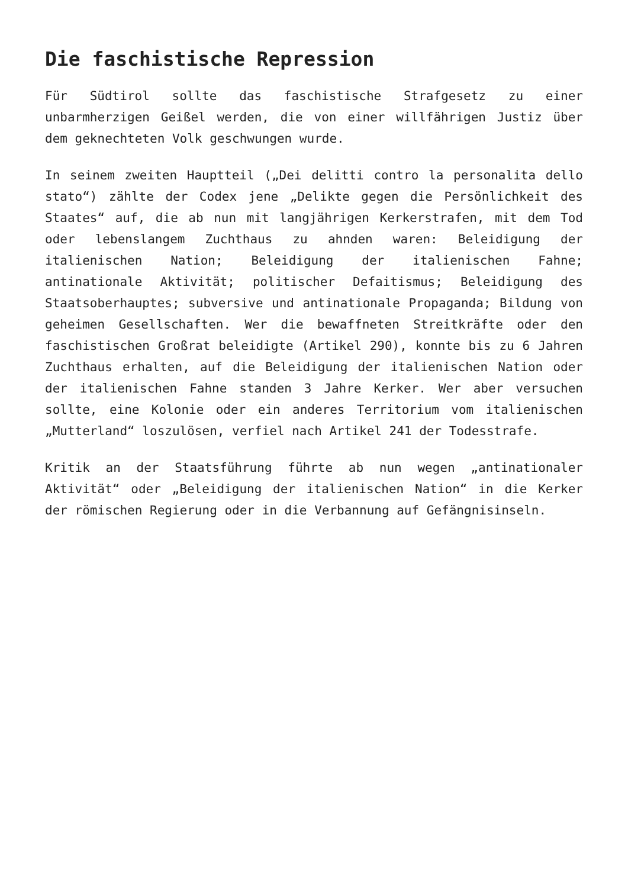Die faschistische Repression
Für Südtirol sollte das faschistische Strafgesetz zu einer unbarmherzigen Geißel werden, die von einer willfährigen Justiz über dem geknechteten Volk geschwungen wurde.
In seinem zweiten Hauptteil („Dei delitti contro la personalita dello stato“) zählte der Codex jene „Delikte gegen die Persönlichkeit des Staates“ auf, die ab nun mit langjährigen Kerkerstrafen, mit dem Tod oder lebenslangem Zuchthaus zu ahnden waren: Beleidigung der italienischen Nation; Beleidigung der italienischen Fahne; antinationale Aktivität; politischer Defaitismus; Beleidigung des Staatsoberhauptes; subversive und antinationale Propaganda; Bildung von geheimen Gesellschaften. Wer die bewaffneten Streitkräfte oder den faschistischen Großrat beleidigte (Artikel 290), konnte bis zu 6 Jahren Zuchthaus erhalten, auf die Beleidigung der italienischen Nation oder der italienischen Fahne standen 3 Jahre Kerker. Wer aber versuchen sollte, eine Kolonie oder ein anderes Territorium vom italienischen „Mutterland“ loszulösen, verfiel nach Artikel 241 der Todesstrafe.
Kritik an der Staatsführung führte ab nun wegen „antinationaler Aktivität“ oder „Beleidigung der italienischen Nation“ in die Kerker der römischen Regierung oder in die Verbannung auf Gefängnisinseln.